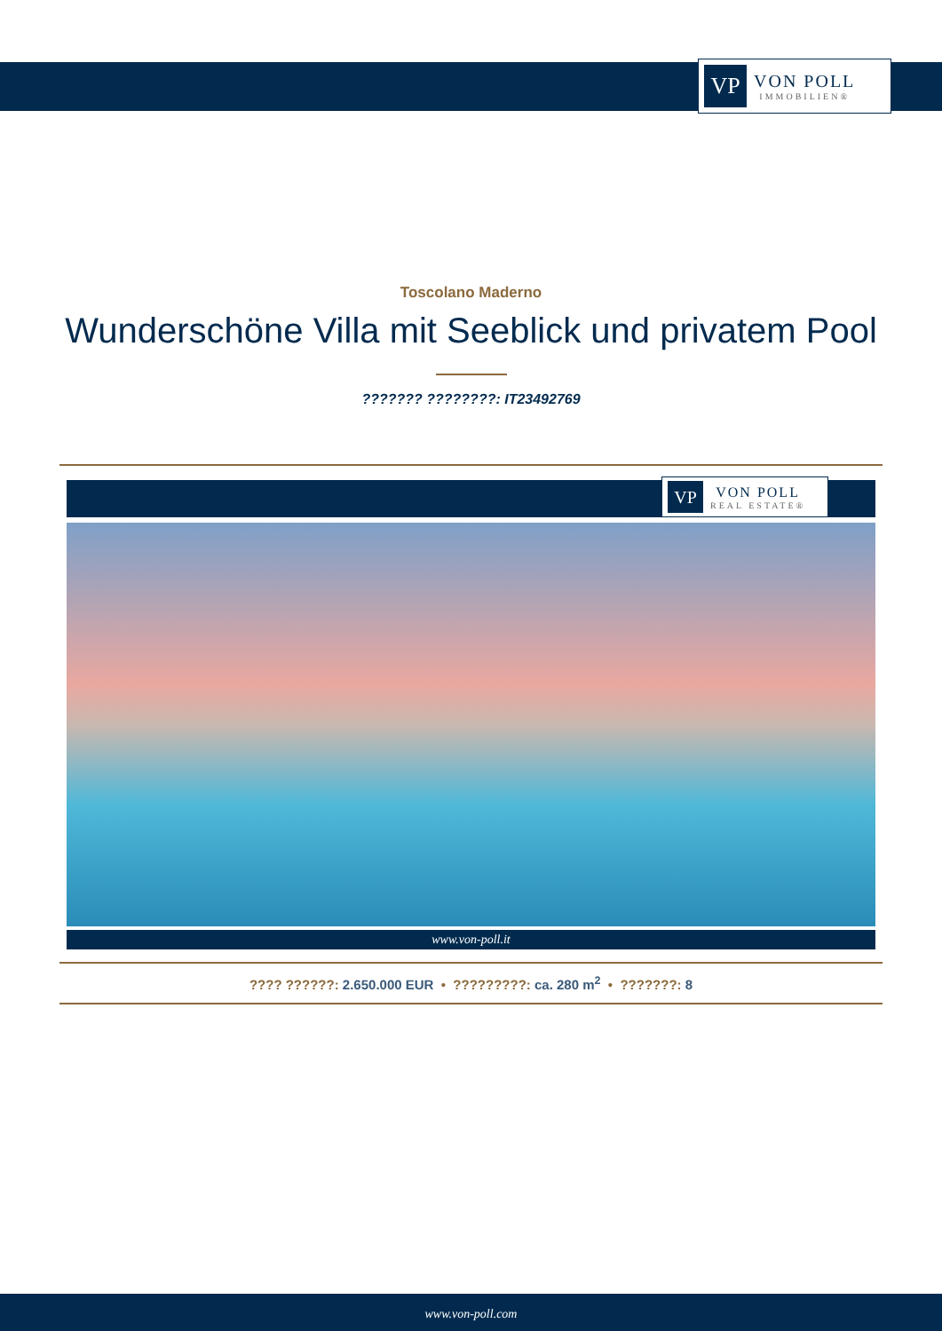VP
VON POLL
IMMOBILIEN®
Toscolano Maderno
Wunderschöne Villa mit Seeblick und privatem Pool
??????? ????????: IT23492769
VP
VON POLL
REAL ESTATE®
www.von-poll.it
???? ??????: 2.650.000 EUR • ?????????: ca. 280 m<sup>2</sup> • ???????: 8
www.von-poll.com